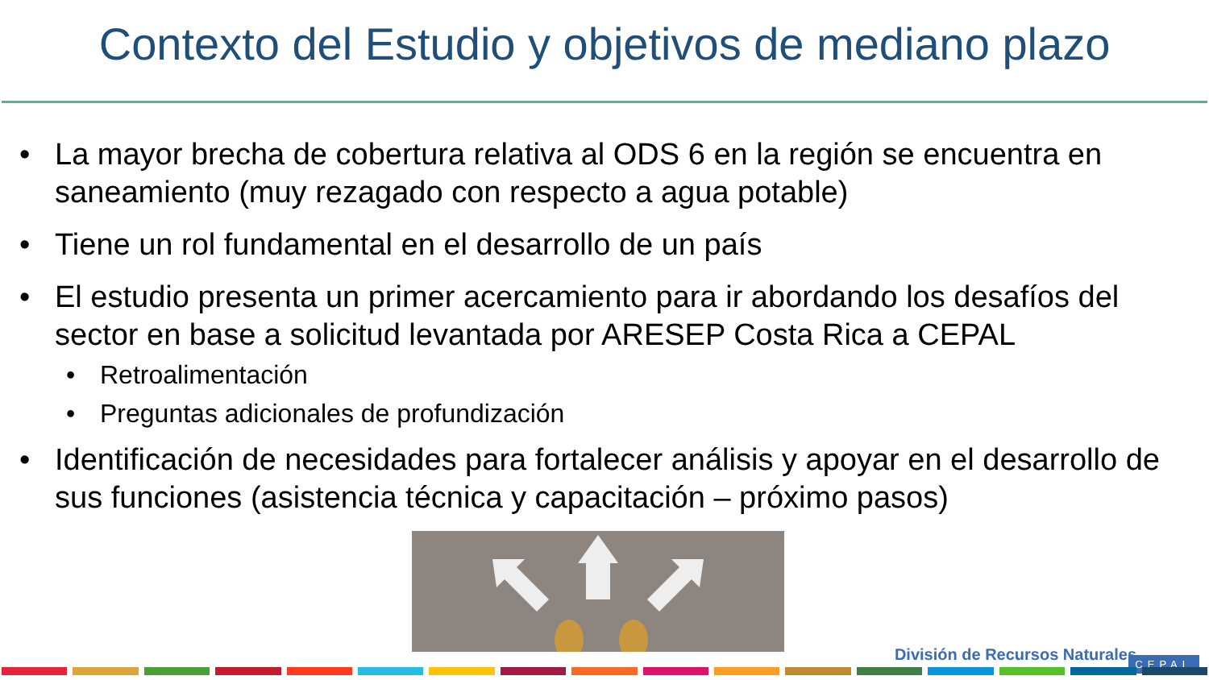Contexto del Estudio y objetivos de mediano plazo
• La mayor brecha de cobertura relativa al ODS 6 en la región se encuentra en saneamiento (muy rezagado con respecto a agua potable)
• Tiene un rol fundamental en el desarrollo de un país
• El estudio presenta un primer acercamiento para ir abordando los desafíos del sector en base a solicitud levantada por ARESEP Costa Rica a CEPAL
• Retroalimentación
• Preguntas adicionales de profundización
• Identificación de necesidades para fortalecer análisis y apoyar en el desarrollo de sus funciones (asistencia técnica y capacitación – próximo pasos)
División de Recursos Naturales
CEPAL